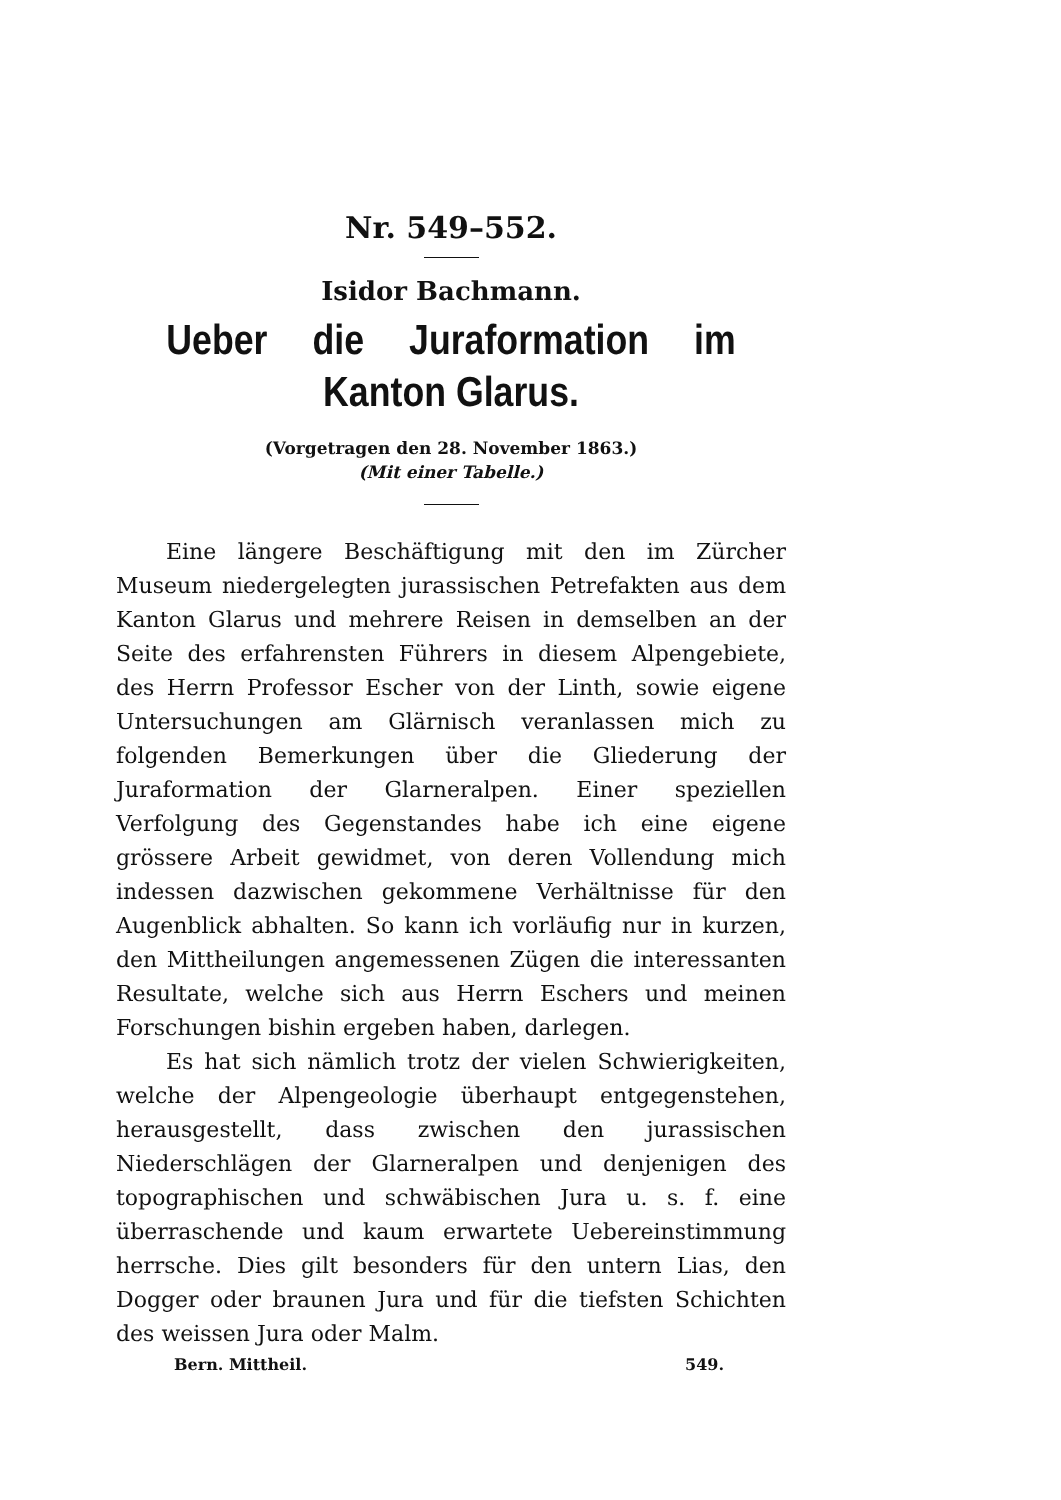Nr. 549–552.
Isidor Bachmann.
Ueber die Juraformation im Kanton Glarus.
(Vorgetragen den 28. November 1863.)
(Mit einer Tabelle.)
Eine längere Beschäftigung mit den im Zürcher Museum niedergelegten jurassischen Petrefakten aus dem Kanton Glarus und mehrere Reisen in demselben an der Seite des erfahrensten Führers in diesem Alpengebiete, des Herrn Professor Escher von der Linth, sowie eigene Untersuchungen am Glärnisch veranlassen mich zu folgenden Bemerkungen über die Gliederung der Juraformation der Glarneralpen. Einer speziellen Verfolgung des Gegenstandes habe ich eine eigene grössere Arbeit gewidmet, von deren Vollendung mich indessen dazwischen gekommene Verhältnisse für den Augenblick abhalten. So kann ich vorläufig nur in kurzen, den Mittheilungen angemessenen Zügen die interessanten Resultate, welche sich aus Herrn Eschers und meinen Forschungen bishin ergeben haben, darlegen.
Es hat sich nämlich trotz der vielen Schwierigkeiten, welche der Alpengeologie überhaupt entgegenstehen, herausgestellt, dass zwischen den jurassischen Niederschlägen der Glarneralpen und denjenigen des topographischen und schwäbischen Jura u. s. f. eine überraschende und kaum erwartete Uebereinstimmung herrsche. Dies gilt besonders für den untern Lias, den Dogger oder braunen Jura und für die tiefsten Schichten des weissen Jura oder Malm.
Bern. Mittheil. 549.